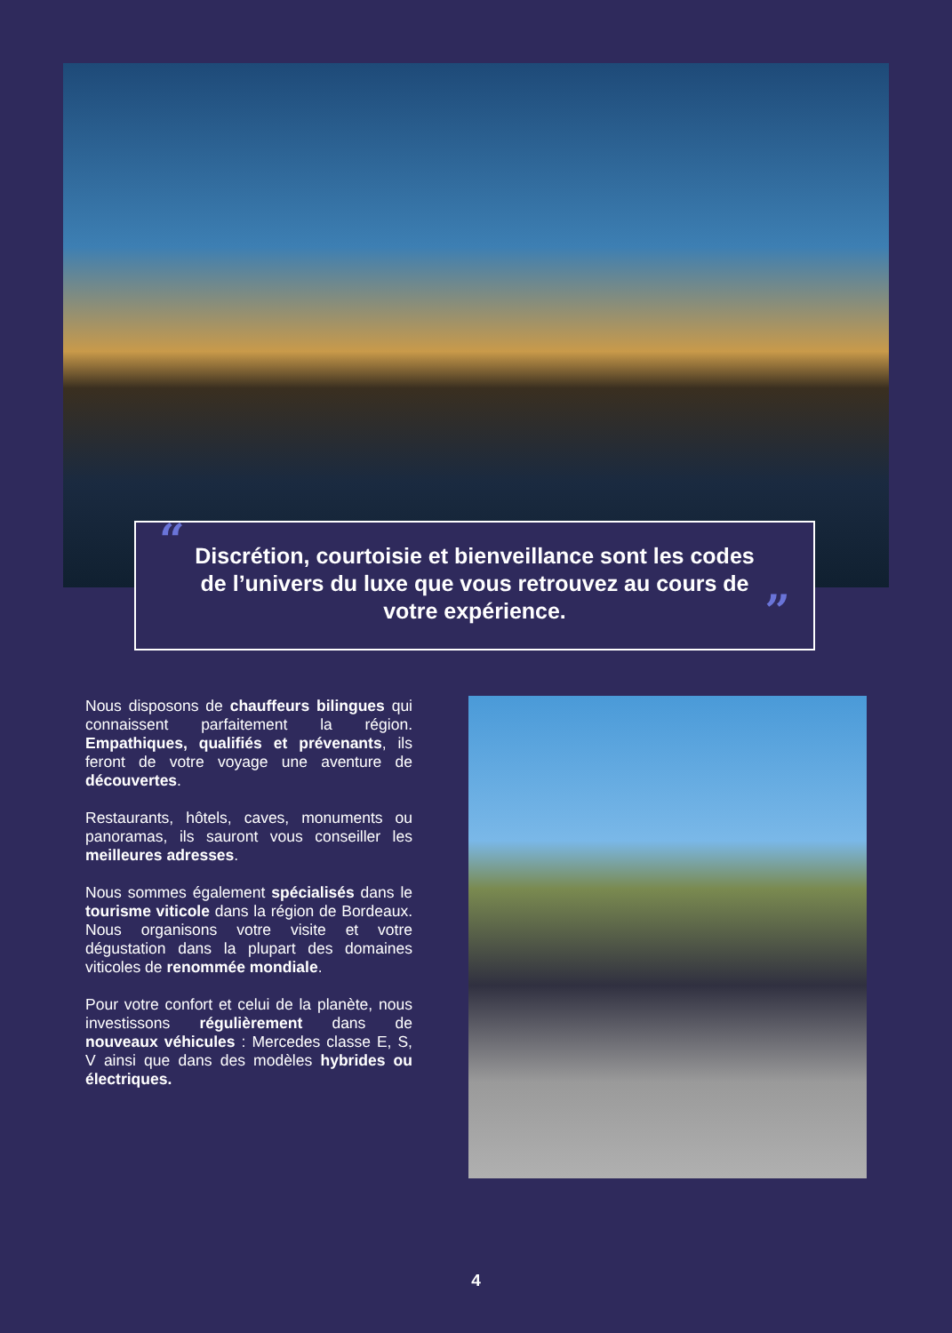“Discrétion, courtoisie et bienveillance sont les codes de l’univers du luxe que vous retrouvez au cours de votre expérience.”
Nous disposons de chauffeurs bilingues qui connaissent parfaitement la région. Empathiques, qualifiés et prévenants, ils feront de votre voyage une aventure de découvertes.
Restaurants, hôtels, caves, monuments ou panoramas, ils sauront vous conseiller les meilleures adresses.
Nous sommes également spécialisés dans le tourisme viticole dans la région de Bordeaux. Nous organisons votre visite et votre dégustation dans la plupart des domaines viticoles de renommée mondiale.
Pour votre confort et celui de la planète, nous investissons régulièrement dans de nouveaux véhicules : Mercedes classe E, S, V ainsi que dans des modèles hybrides ou électriques.
4